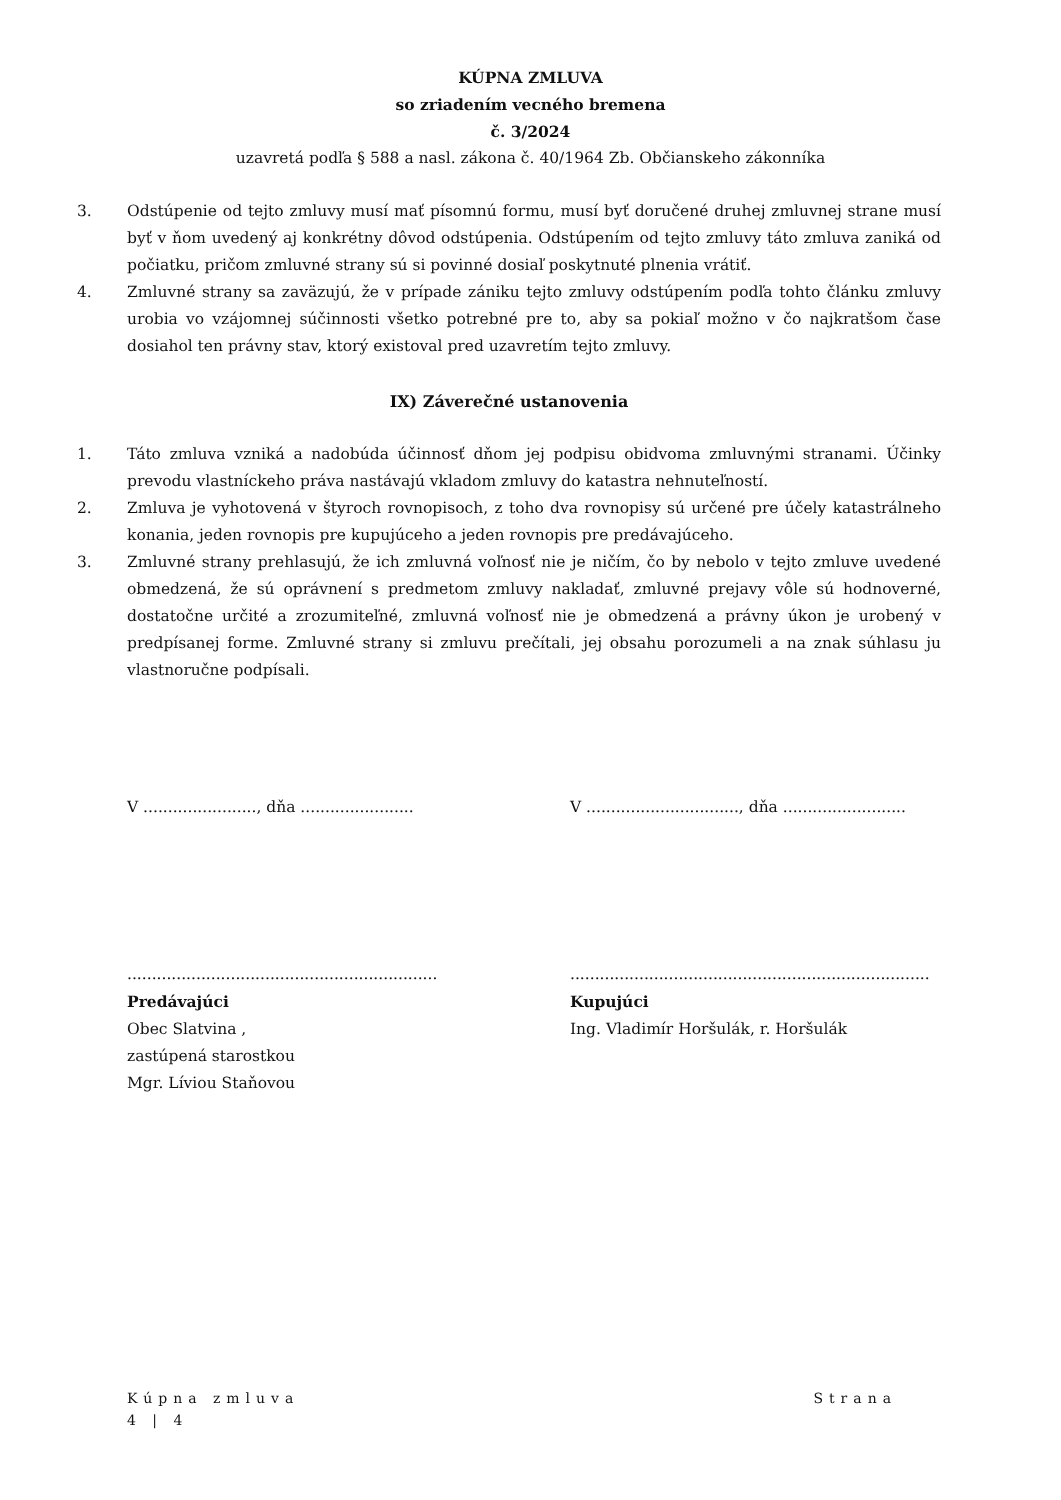KÚPNA ZMLUVA
so zriadením vecného bremena
č. 3/2024
uzavretá podľa § 588 a nasl. zákona č. 40/1964 Zb. Občianskeho zákonníka
3. Odstúpenie od tejto zmluvy musí mať písomnú formu, musí byť doručené druhej zmluvnej strane musí byť v ňom uvedený aj konkrétny dôvod odstúpenia. Odstúpením od tejto zmluvy táto zmluva zaniká od počiatku, pričom zmluvné strany sú si povinné dosiaľ poskytnuté plnenia vrátiť.
4. Zmluvné strany sa zaväzujú, že v prípade zániku tejto zmluvy odstúpením podľa tohto článku zmluvy urobia vo vzájomnej súčinnosti všetko potrebné pre to, aby sa pokiaľ možno v čo najkratšom čase dosiahol ten právny stav, ktorý existoval pred uzavretím tejto zmluvy.
IX) Záverečné ustanovenia
1. Táto zmluva vzniká a nadobúda účinnosť dňom jej podpisu obidvoma zmluvnými stranami. Účinky prevodu vlastníckeho práva nastávajú vkladom zmluvy do katastra nehnuteľností.
2. Zmluva je vyhotovená v štyroch rovnopisoch, z toho dva rovnopisy sú určené pre účely katastrálneho konania, jeden rovnopis pre kupujúceho a jeden rovnopis pre predávajúceho.
3. Zmluvné strany prehlasujú, že ich zmluvná voľnosť nie je ničím, čo by nebolo v tejto zmluve uvedené obmedzená, že sú oprávnení s predmetom zmluvy nakladať, zmluvné prejavy vôle sú hodnoverné, dostatočne určité a zrozumiteľné, zmluvná voľnosť nie je obmedzená a právny úkon je urobený v predpísanej forme. Zmluvné strany si zmluvu prečítali, jej obsahu porozumeli a na znak súhlasu ju vlastnoručne podpísali.
V ......................., dňa .......................
V ..............................., dňa .........................
...............................................................
Predávajúci
Obec Slatvina ,
zastúpená starostkou
Mgr. Líviou Staňovou
.........................................................................
Kupujúci
Ing. Vladimír Horšulák, r. Horšulák
Kúpna zmluva Strana
4 | 4